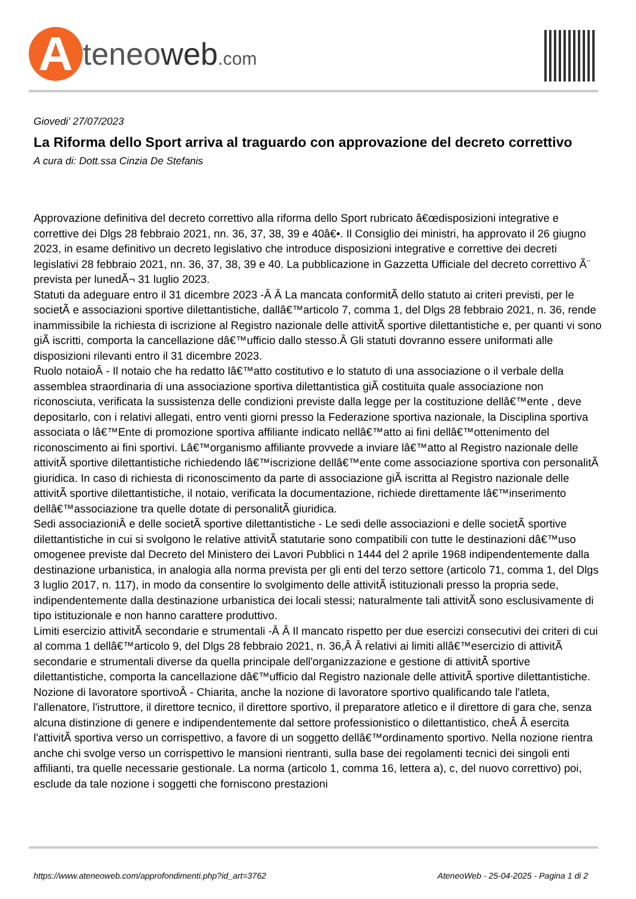Ateneoweb.com
Giovedi' 27/07/2023
La Riforma dello Sport arriva al traguardo con approvazione del decreto correttivo
A cura di: Dott.ssa Cinzia De Stefanis
Approvazione definitiva del decreto correttivo alla riforma dello Sport rubricato â€œdisposizioni integrative e correttive dei Dlgs 28 febbraio 2021, nn. 36, 37, 38, 39 e 40â€•. Il Consiglio dei ministri, ha approvato il 26 giugno 2023, in esame definitivo un decreto legislativo che introduce disposizioni integrative e correttive dei decreti legislativi 28 febbraio 2021, nn. 36, 37, 38, 39 e 40. La pubblicazione in Gazzetta Ufficiale del decreto correttivo Ã¨ prevista per lunedÃ¬ 31 luglio 2023.
Statuti da adeguare entro il 31 dicembre 2023 -Â Â La mancata conformitÃ dello statuto ai criteri previsti, per le societÃ e associazioni sportive dilettantistiche, dallâ€™articolo 7, comma 1, del Dlgs 28 febbraio 2021, n. 36, rende inammissibile la richiesta di iscrizione al Registro nazionale delle attivitÃ sportive dilettantistiche e, per quanti vi sono giÃ iscritti, comporta la cancellazione dâ€™ufficio dallo stesso.Â Gli statuti dovranno essere uniformati alle disposizioni rilevanti entro il 31 dicembre 2023.
Ruolo notaioÂ - Il notaio che ha redatto lâ€™atto costitutivo e lo statuto di una associazione o il verbale della assemblea straordinaria di una associazione sportiva dilettantistica giÃ costituita quale associazione non riconosciuta, verificata la sussistenza delle condizioni previste dalla legge per la costituzione dellâ€™ente , deve depositarlo, con i relativi allegati, entro venti giorni presso la Federazione sportiva nazionale, la Disciplina sportiva associata o lâ€™Ente di promozione sportiva affiliante indicato nellâ€™atto ai fini dellâ€™ottenimento del riconoscimento ai fini sportivi. Lâ€™organismo affiliante provvede a inviare lâ€™atto al Registro nazionale delle attivitÃ sportive dilettantistiche richiedendo lâ€™iscrizione dellâ€™ente come associazione sportiva con personalitÃ giuridica. In caso di richiesta di riconoscimento da parte di associazione giÃ iscritta al Registro nazionale delle attivitÃ sportive dilettantistiche, il notaio, verificata la documentazione, richiede direttamente lâ€™inserimento dellâ€™associazione tra quelle dotate di personalitÃ giuridica.
Sedi associazioniÂ e delle societÃ sportive dilettantistiche - Le sedi delle associazioni e delle societÃ sportive dilettantistiche in cui si svolgono le relative attivitÃ statutarie sono compatibili con tutte le destinazioni dâ€™uso omogenee previste dal Decreto del Ministero dei Lavori Pubblici n 1444 del 2 aprile 1968 indipendentemente dalla destinazione urbanistica, in analogia alla norma prevista per gli enti del terzo settore (articolo 71, comma 1, del Dlgs 3 luglio 2017, n. 117), in modo da consentire lo svolgimento delle attivitÃ istituzionali presso la propria sede, indipendentemente dalla destinazione urbanistica dei locali stessi; naturalmente tali attivitÃ sono esclusivamente di tipo istituzionale e non hanno carattere produttivo.
Limiti esercizio attivitÃ secondarie e strumentali -Â Â Il mancato rispetto per due esercizi consecutivi dei criteri di cui al comma 1 dellâ€™articolo 9, del Dlgs 28 febbraio 2021, n. 36,Â Â relativi ai limiti allâ€™esercizio di attivitÃ secondarie e strumentali diverse da quella principale dell'organizzazione e gestione di attivitÃ sportive dilettantistiche, comporta la cancellazione dâ€™ufficio dal Registro nazionale delle attivitÃ sportive dilettantistiche.
Nozione di lavoratore sportivoÂ - Chiarita, anche la nozione di lavoratore sportivo qualificando tale l'atleta, l'allenatore, l'istruttore, il direttore tecnico, il direttore sportivo, il preparatore atletico e il direttore di gara che, senza alcuna distinzione di genere e indipendentemente dal settore professionistico o dilettantistico, cheÂ Â esercita l'attivitÃ sportiva verso un corrispettivo, a favore di un soggetto dellâ€™ordinamento sportivo. Nella nozione rientra anche chi svolge verso un corrispettivo le mansioni rientranti, sulla base dei regolamenti tecnici dei singoli enti affilianti, tra quelle necessarie gestionale. La norma (articolo 1, comma 16, lettera a), c, del nuovo correttivo) poi, esclude da tale nozione i soggetti che forniscono prestazioni
https://www.ateneoweb.com/approfondimenti.php?id_art=3762 AteneoWeb - 25-04-2025 - Pagina 1 di 2